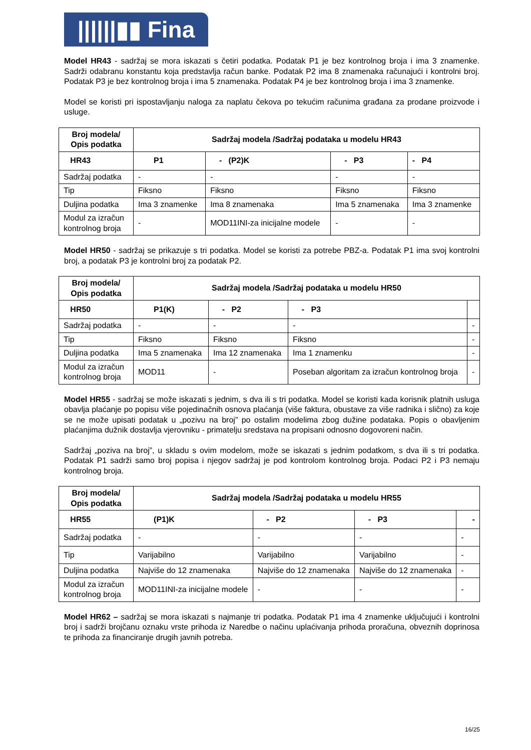||||||▮▮ Fina
Model HR43 - sadržaj se mora iskazati s četiri podatka. Podatak P1 je bez kontrolnog broja i ima 3 znamenke. Sadrži odabranu konstantu koja predstavlja račun banke. Podatak P2 ima 8 znamenaka računajući i kontrolni broj. Podatak P3 je bez kontrolnog broja i ima 5 znamenaka. Podatak P4 je bez kontrolnog broja i ima 3 znamenke.
Model se koristi pri ispostavljanju naloga za naplatu čekova po tekućim računima građana za prodane proizvode i usluge.
| Broj modela/ Opis podatka | Sadržaj modela /Sadržaj podataka u modelu HR43 | | | |
| --- | --- | --- | --- | --- |
| HR43 | P1 | - (P2)K | - P3 | - P4 |
| Sadržaj podatka | - | - | - | - |
| Tip | Fiksno | Fiksno | Fiksno | Fiksno |
| Duljina podatka | Ima 3 znamenke | Ima 8 znamenaka | Ima 5 znamenaka | Ima 3 znamenke |
| Modul za izračun kontrolnog broja | - | MOD11INI-za inicijalne modele | - | - |
Model HR50 - sadržaj se prikazuje s tri podatka. Model se koristi za potrebe PBZ-a. Podatak P1 ima svoj kontrolni broj, a podatak P3 je kontrolni broj za podatak P2.
| Broj modela/ Opis podatka | Sadržaj modela /Sadržaj podataka u modelu HR50 | | | |
| --- | --- | --- | --- | --- |
| HR50 | P1(K) | - P2 | - P3 | |
| Sadržaj podatka | - | - | - | - |
| Tip | Fiksno | Fiksno | Fiksno | - |
| Duljina podatka | Ima 5 znamenaka | Ima 12 znamenaka | Ima 1 znamenku | - |
| Modul za izračun kontrolnog broja | MOD11 | - | Poseban algoritam za izračun kontrolnog broja | - |
Model HR55 - sadržaj se može iskazati s jednim, s dva ili s tri podatka. Model se koristi kada korisnik platnih usluga obavlja plaćanje po popisu više pojedinačnih osnova plaćanja (više faktura, obustave za više radnika i slično) za koje se ne može upisati podatak u „pozivu na broj” po ostalim modelima zbog dužine podataka. Popis o obavljenim plaćanjima dužnik dostavlja vjerovniku - primatelju sredstava na propisani odnosno dogovoreni način.
Sadržaj „poziva na broj”, u skladu s ovim modelom, može se iskazati s jednim podatkom, s dva ili s tri podatka. Podatak P1 sadrži samo broj popisa i njegov sadržaj je pod kontrolom kontrolnog broja. Podaci P2 i P3 nemaju kontrolnog broja.
| Broj modela/ Opis podatka | Sadržaj modela /Sadržaj podataka u modelu HR55 | | | |
| --- | --- | --- | --- | --- |
| HR55 | (P1)K | - P2 | - P3 | - |
| Sadržaj podatka | - | - | - | - |
| Tip | Varijabilno | Varijabilno | Varijabilno | - |
| Duljina podatka | Najviše do 12 znamenaka | Najviše do 12 znamenaka | Najviše do 12 znamenaka | - |
| Modul za izračun kontrolnog broja | MOD11INI-za inicijalne modele | - | - | - |
Model HR62 – sadržaj se mora iskazati s najmanje tri podatka. Podatak P1 ima 4 znamenke uključujući i kontrolni broj i sadrži brojčanu oznaku vrste prihoda iz Naredbe o načinu uplaćivanja prihoda proračuna, obveznih doprinosa te prihoda za financiranje drugih javnih potreba.
16/25